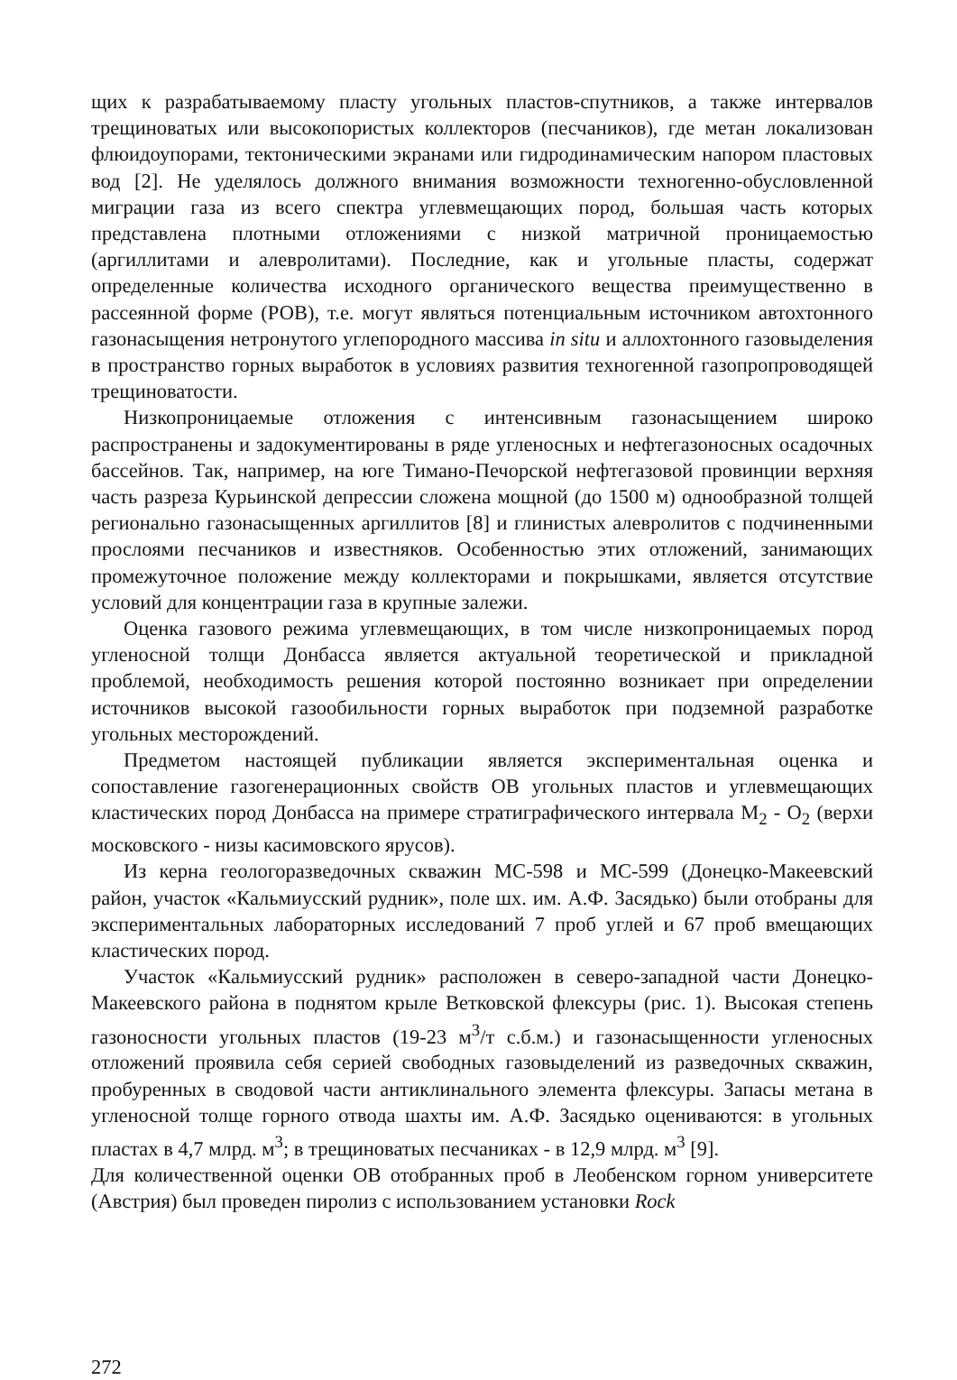щих к разрабатываемому пласту угольных пластов-спутников, а также интервалов трещиноватых или высокопористых коллекторов (песчаников), где метан локализован флюидоупорами, тектоническими экранами или гидродинамическим напором пластовых вод [2]. Не уделялось должного внимания возможности техногенно-обусловленной миграции газа из всего спектра углевмещающих пород, большая часть которых представлена плотными отложениями с низкой матричной проницаемостью (аргиллитами и алевролитами). Последние, как и угольные пласты, содержат определенные количества исходного органического вещества преимущественно в рассеянной форме (РОВ), т.е. могут являться потенциальным источником автохтонного газонасыщения нетронутого углепородного массива in situ и аллохтонного газовыделения в пространство горных выработок в условиях развития техногенной газопропроводящей трещиноватости.
Низкопроницаемые отложения с интенсивным газонасыщением широко распространены и задокументированы в ряде угленосных и нефтегазоносных осадочных бассейнов. Так, например, на юге Тимано-Печорской нефтегазовой провинции верхняя часть разреза Курьинской депрессии сложена мощной (до 1500 м) однообразной толщей регионально газонасыщенных аргиллитов [8] и глинистых алевролитов с подчиненными прослоями песчаников и известняков. Особенностью этих отложений, занимающих промежуточное положение между коллекторами и покрышками, является отсутствие условий для концентрации газа в крупные залежи.
Оценка газового режима углевмещающих, в том числе низкопроницаемых пород угленосной толщи Донбасса является актуальной теоретической и прикладной проблемой, необходимость решения которой постоянно возникает при определении источников высокой газообильности горных выработок при подземной разработке угольных месторождений.
Предметом настоящей публикации является экспериментальная оценка и сопоставление газогенерационных свойств ОВ угольных пластов и углевмещающих кластических пород Донбасса на примере стратиграфического интервала М<sub>2</sub> - О<sub>2</sub> (верхи московского - низы касимовского ярусов).
Из керна геологоразведочных скважин МС-598 и МС-599 (Донецко-Макеевский район, участок «Кальмиусский рудник», поле шх. им. А.Ф. Засядько) были отобраны для экспериментальных лабораторных исследований 7 проб углей и 67 проб вмещающих кластических пород.
Участок «Кальмиусский рудник» расположен в северо-западной части Донецко-Макеевского района в поднятом крыле Ветковской флексуры (рис. 1). Высокая степень газоносности угольных пластов (19-23 м<sup>3</sup>/т с.б.м.) и газонасыщенности угленосных отложений проявила себя серией свободных газовыделений из разведочных скважин, пробуренных в сводовой части антиклинального элемента флексуры. Запасы метана в угленосной толще горного отвода шахты им. А.Ф. Засядько оцениваются: в угольных пластах в 4,7 млрд. м<sup>3</sup>; в трещиноватых песчаниках - в 12,9 млрд. м<sup>3</sup> [9].
Для количественной оценки ОВ отобранных проб в Леобенском горном университете (Австрия) был проведен пиролиз с использованием установки Rock
272